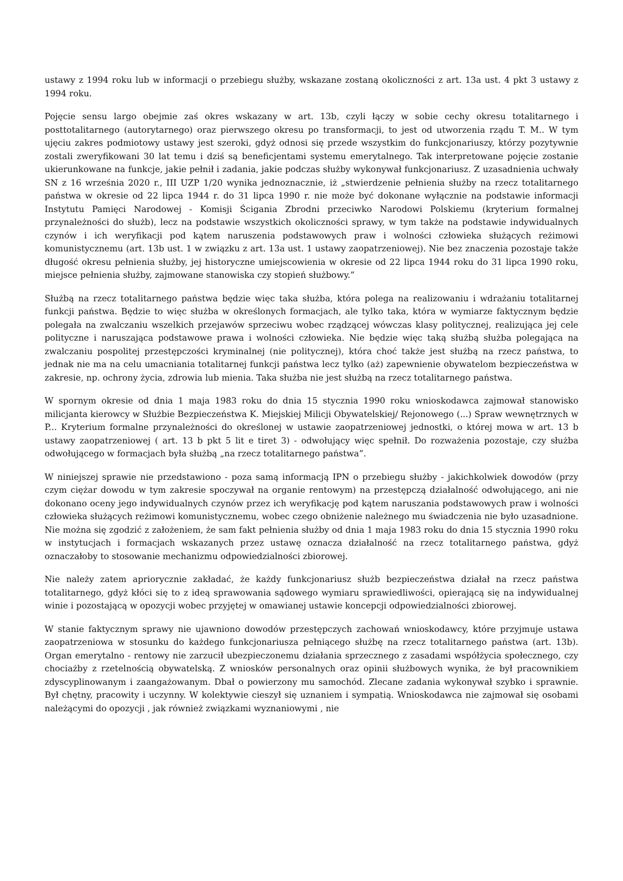ustawy z 1994 roku lub w informacji o przebiegu służby, wskazane zostaną okoliczności z art. 13a ust. 4 pkt 3 ustawy z 1994 roku.
Pojęcie sensu largo obejmie zaś okres wskazany w art. 13b, czyli łączy w sobie cechy okresu totalitarnego i posttotalitarnego (autorytarnego) oraz pierwszego okresu po transformacji, to jest od utworzenia rządu T. M.. W tym ujęciu zakres podmiotowy ustawy jest szeroki, gdyż odnosi się przede wszystkim do funkcjonariuszy, którzy pozytywnie zostali zweryfikowani 30 lat temu i dziś są beneficjentami systemu emerytalnego. Tak interpretowane pojęcie zostanie ukierunkowane na funkcje, jakie pełnił i zadania, jakie podczas służby wykonywał funkcjonariusz. Z uzasadnienia uchwały SN z 16 września 2020 r., III UZP 1/20 wynika jednoznacznie, iż „stwierdzenie pełnienia służby na rzecz totalitarnego państwa w okresie od 22 lipca 1944 r. do 31 lipca 1990 r. nie może być dokonane wyłącznie na podstawie informacji Instytutu Pamięci Narodowej - Komisji Ścigania Zbrodni przeciwko Narodowi Polskiemu (kryterium formalnej przynależności do służb), lecz na podstawie wszystkich okoliczności sprawy, w tym także na podstawie indywidualnych czynów i ich weryfikacji pod kątem naruszenia podstawowych praw i wolności człowieka służących reżimowi komunistycznemu (art. 13b ust. 1 w związku z art. 13a ust. 1 ustawy zaopatrzeniowej). Nie bez znaczenia pozostaje także długość okresu pełnienia służby, jej historyczne umiejscowienia w okresie od 22 lipca 1944 roku do 31 lipca 1990 roku, miejsce pełnienia służby, zajmowane stanowiska czy stopień służbowy.”
Służbą na rzecz totalitarnego państwa będzie więc taka służba, która polega na realizowaniu i wdrażaniu totalitarnej funkcji państwa. Będzie to więc służba w określonych formacjach, ale tylko taka, która w wymiarze faktycznym będzie polegała na zwalczaniu wszelkich przejawów sprzeciwu wobec rządzącej wówczas klasy politycznej, realizująca jej cele polityczne i naruszająca podstawowe prawa i wolności człowieka. Nie będzie więc taką służbą służba polegająca na zwalczaniu pospolitej przestępczości kryminalnej (nie politycznej), która choć także jest służbą na rzecz państwa, to jednak nie ma na celu umacniania totalitarnej funkcji państwa lecz tylko (aż) zapewnienie obywatelom bezpieczeństwa w zakresie, np. ochrony życia, zdrowia lub mienia. Taka służba nie jest służbą na rzecz totalitarnego państwa.
W spornym okresie od dnia 1 maja 1983 roku do dnia 15 stycznia 1990 roku wnioskodawca zajmował stanowisko milicjanta kierowcy w Służbie Bezpieczeństwa K. Miejskiej Milicji Obywatelskiej/ Rejonowego (...) Spraw wewnętrznych w P... Kryterium formalne przynależności do określonej w ustawie zaopatrzeniowej jednostki, o której mowa w art. 13 b ustawy zaopatrzeniowej ( art. 13 b pkt 5 lit e tiret 3) - odwołujący więc spełnił. Do rozważenia pozostaje, czy służba odwołującego w formacjach była służbą „na rzecz totalitarnego państwa”.
W niniejszej sprawie nie przedstawiono - poza samą informacją IPN o przebiegu służby - jakichkolwiek dowodów (przy czym ciężar dowodu w tym zakresie spoczywał na organie rentowym) na przestępczą działalność odwołującego, ani nie dokonano oceny jego indywidualnych czynów przez ich weryfikację pod kątem naruszania podstawowych praw i wolności człowieka służących reżimowi komunistycznemu, wobec czego obniżenie należnego mu świadczenia nie było uzasadnione. Nie można się zgodzić z założeniem, że sam fakt pełnienia służby od dnia 1 maja 1983 roku do dnia 15 stycznia 1990 roku w instytucjach i formacjach wskazanych przez ustawę oznacza działalność na rzecz totalitarnego państwa, gdyż oznaczałoby to stosowanie mechanizmu odpowiedzialności zbiorowej.
Nie należy zatem apriorycznie zakładać, że każdy funkcjonariusz służb bezpieczeństwa działał na rzecz państwa totalitarnego, gdyż kłóci się to z ideą sprawowania sądowego wymiaru sprawiedliwości, opierającą się na indywidualnej winie i pozostającą w opozycji wobec przyjętej w omawianej ustawie koncepcji odpowiedzialności zbiorowej.
W stanie faktycznym sprawy nie ujawniono dowodów przestępczych zachowań wnioskodawcy, które przyjmuje ustawa zaopatrzeniowa w stosunku do każdego funkcjonariusza pełniącego służbę na rzecz totalitarnego państwa (art. 13b). Organ emerytalno - rentowy nie zarzucił ubezpieczonemu działania sprzecznego z zasadami współżycia społecznego, czy chociażby z rzetelnością obywatelską. Z wniosków personalnych oraz opinii służbowych wynika, że był pracownikiem zdyscyplinowanym i zaangażowanym. Dbał o powierzony mu samochód. Zlecane zadania wykonywał szybko i sprawnie. Był chętny, pracowity i uczynny. W kolektywie cieszył się uznaniem i sympatią. Wnioskodawca nie zajmował się osobami należącymi do opozycji , jak również związkami wyznaniowymi , nie